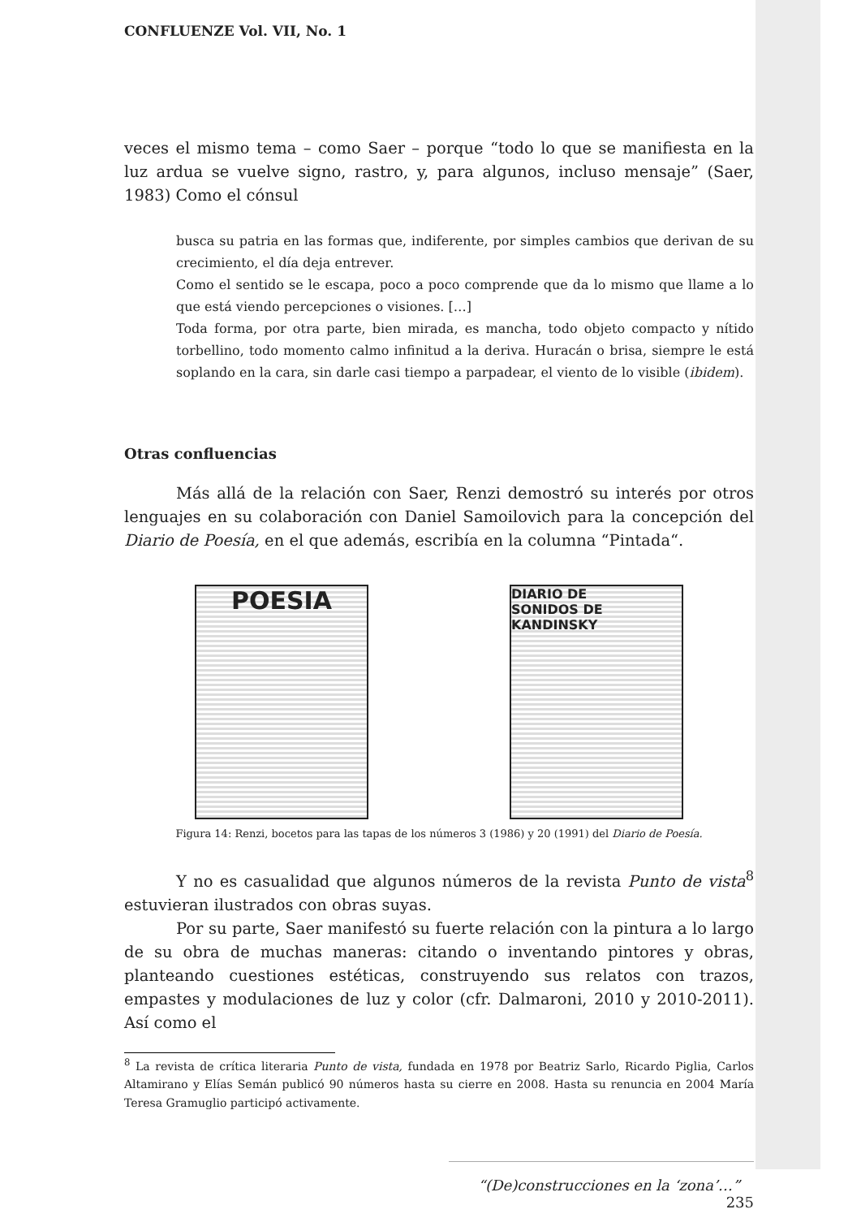CONFLUENZE Vol. VII, No. 1
veces el mismo tema – como Saer – porque “todo lo que se manifiesta en la luz ardua se vuelve signo, rastro, y, para algunos, incluso mensaje” (Saer, 1983) Como el cónsul
busca su patria en las formas que, indiferente, por simples cambios que derivan de su crecimiento, el día deja entrever.
Como el sentido se le escapa, poco a poco comprende que da lo mismo que llame a lo que está viendo percepciones o visiones. […]
Toda forma, por otra parte, bien mirada, es mancha, todo objeto compacto y nítido torbellino, todo momento calmo infinitud a la deriva. Huracán o brisa, siempre le está soplando en la cara, sin darle casi tiempo a parpadear, el viento de lo visible (ibidem).
Otras confluencias
Más allá de la relación con Saer, Renzi demostró su interés por otros lenguajes en su colaboración con Daniel Samoilovich para la concepción del Diario de Poesía, en el que además, escribía en la columna “Pintada“.
POESIA
DIARIO DE
SONIDOS DE KANDINSKY
Figura 14: Renzi, bocetos para las tapas de los números 3 (1986) y 20 (1991) del Diario de Poesía.
Y no es casualidad que algunos números de la revista Punto de vista<sup>8</sup> estuvieran ilustrados con obras suyas.
Por su parte, Saer manifestó su fuerte relación con la pintura a lo largo de su obra de muchas maneras: citando o inventando pintores y obras, planteando cuestiones estéticas, construyendo sus relatos con trazos, empastes y modulaciones de luz y color (cfr. Dalmaroni, 2010 y 2010-2011). Así como el
<sup>8</sup> La revista de crítica literaria Punto de vista, fundada en 1978 por Beatriz Sarlo, Ricardo Piglia, Carlos Altamirano y Elías Semán publicó 90 números hasta su cierre en 2008. Hasta su renuncia en 2004 María Teresa Gramuglio participó activamente.
“(De)construcciones en la ‘zona’…” 235